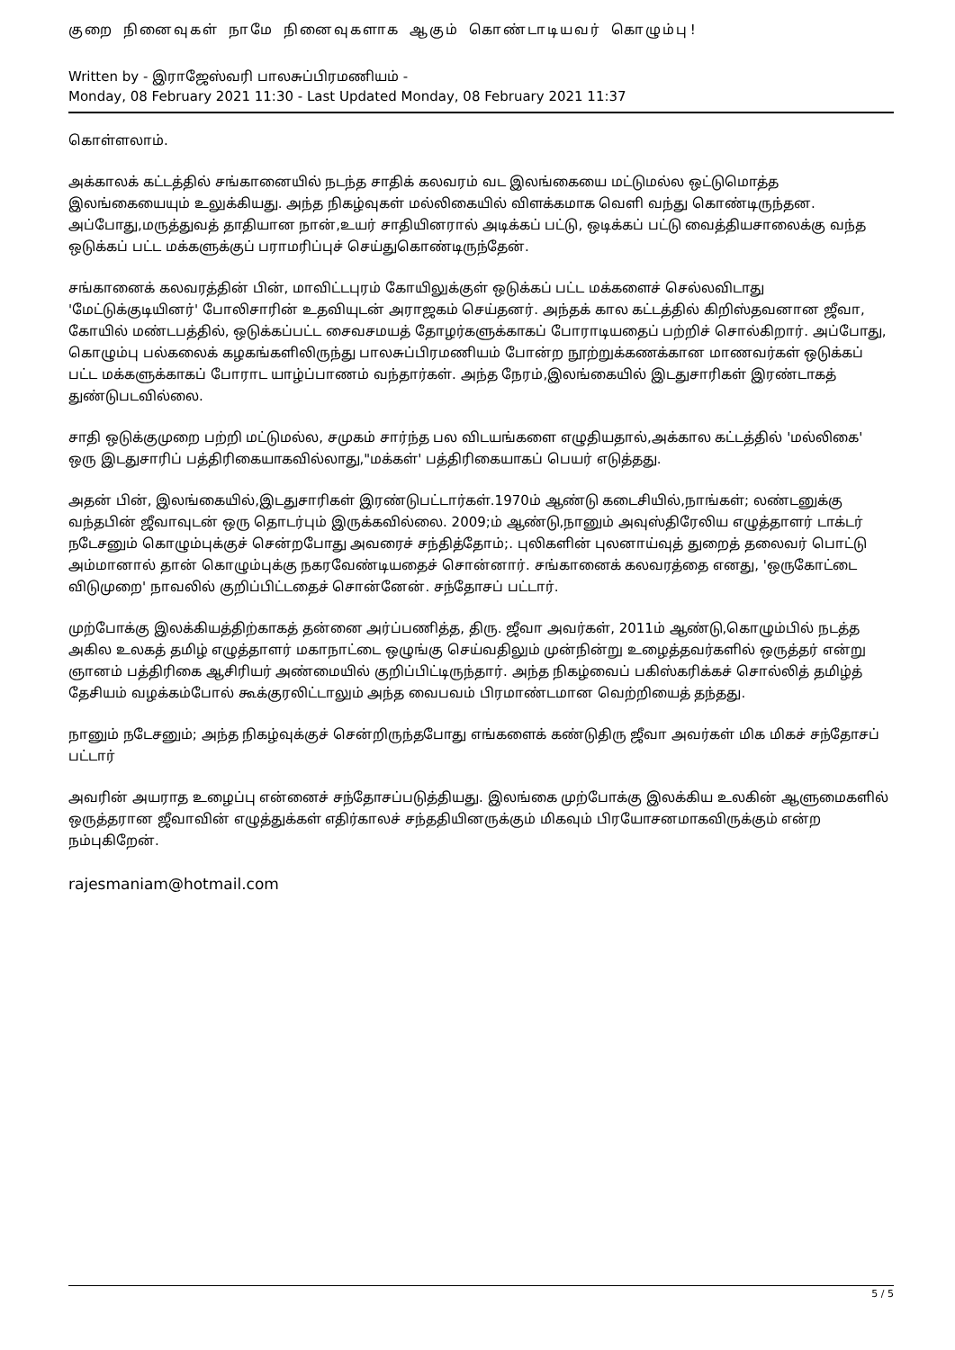குறை நினைவுகள் நாமே நினைவுகளாக ஆகும் கொண்டாடியவர் கொழும்பு!
Written by - இராஜேஸ்வரி பாலசுப்பிரமணியம் -
Monday, 08 February 2021 11:30 - Last Updated Monday, 08 February 2021 11:37
கொள்ளலாம்.
அக்காலக் கட்டத்தில் சங்கானையில் நடந்த சாதிக் கலவரம் வட இலங்கையை மட்டுமல்ல ஒட்டுமொத்த இலங்கையையும் உலுக்கியது. அந்த நிகழ்வுகள் மல்லிகையில் விளக்கமாக வெளி வந்து கொண்டிருந்தன. அப்போது,மருத்துவத் தாதியான நான்,உயர் சாதியினரால் அடிக்கப் பட்டு, ஒடிக்கப் பட்டு வைத்தியசாலைக்கு வந்த ஒடுக்கப் பட்ட மக்களுக்குப் பராமரிப்புச் செய்துகொண்டிருந்தேன்.
சங்கானைக் கலவரத்தின் பின், மாவிட்டபுரம் கோயிலுக்குள் ஒடுக்கப் பட்ட மக்களைச் செல்லவிடாது 'மேட்டுக்குடியினர்' போலிசாரின் உதவியுடன் அராஜகம் செய்தனர். அந்தக் கால கட்டத்தில் கிறிஸ்தவனான ஜீவா, கோயில் மண்டபத்தில், ஒடுக்கப்பட்ட சைவசமயத் தோழர்களுக்காகப் போராடியதைப் பற்றிச் சொல்கிறார். அப்போது, கொழும்பு பல்கலைக் கழகங்களிலிருந்து பாலசுப்பிரமணியம் போன்ற நூற்றுக்கணக்கான மாணவர்கள் ஒடுக்கப் பட்ட மக்களுக்காகப் போராட யாழ்ப்பாணம் வந்தார்கள். அந்த நேரம்,இலங்கையில் இடதுசாரிகள் இரண்டாகத் துண்டுபடவில்லை.
சாதி ஒடுக்குமுறை பற்றி மட்டுமல்ல, சமுகம் சார்ந்த பல விடயங்களை எழுதியதால்,அக்கால கட்டத்தில் 'மல்லிகை' ஒரு இடதுசாரிப் பத்திரிகையாகவில்லாது,"மக்கள்' பத்திரிகையாகப் பெயர் எடுத்தது.
அதன் பின், இலங்கையில்,இடதுசாரிகள் இரண்டுபட்டார்கள்.1970ம் ஆண்டு கடைசியில்,நாங்கள்; லண்டனுக்கு வந்தபின் ஜீவாவுடன் ஒரு தொடர்பும் இருக்கவில்லை. 2009;ம் ஆண்டு,நானும் அவுஸ்திரேலிய எழுத்தாளர் டாக்டர் நடேசனும் கொழும்புக்குச் சென்றபோது அவரைச் சந்தித்தோம்;. புலிகளின் புலனாய்வுத் துறைத் தலைவர் பொட்டு அம்மானால் தான் கொழும்புக்கு நகரவேண்டியதைச் சொன்னார். சங்கானைக் கலவரத்தை எனது, 'ஒருகோட்டை விடுமுறை' நாவலில் குறிப்பிட்டதைச் சொன்னேன். சந்தோசப் பட்டார்.
முற்போக்கு இலக்கியத்திற்காகத் தன்னை அர்ப்பணித்த, திரு. ஜீவா அவர்கள், 2011ம் ஆண்டு,கொழும்பில் நடத்த அகில உலகத் தமிழ் எழுத்தாளர் மகாநாட்டை ஒழுங்கு செய்வதிலும் முன்நின்று உழைத்தவர்களில் ஒருத்தர் என்று ஞானம் பத்திரிகை ஆசிரியர் அண்மையில் குறிப்பிட்டிருந்தார். அந்த நிகழ்வைப் பகிஸ்கரிக்கச் சொல்லித் தமிழ்த் தேசியம் வழக்கம்போல் கூக்குரலிட்டாலும் அந்த வைபவம் பிரமாண்டமான வெற்றியைத் தந்தது.
நானும் நடேசனும்; அந்த நிகழ்வுக்குச் சென்றிருந்தபோது எங்களைக் கண்டுதிரு ஜீவா அவர்கள் மிக மிகச் சந்தோசப் பட்டார்
அவரின் அயராத உழைப்பு என்னைச் சந்தோசப்படுத்தியது. இலங்கை முற்போக்கு இலக்கிய உலகின் ஆளுமைகளில் ஒருத்தரான ஜீவாவின் எழுத்துக்கள் எதிர்காலச் சந்ததியினருக்கும் மிகவும் பிரயோசனமாகவிருக்கும் என்ற நம்புகிறேன்.
rajesmaniam@hotmail.com
5 / 5